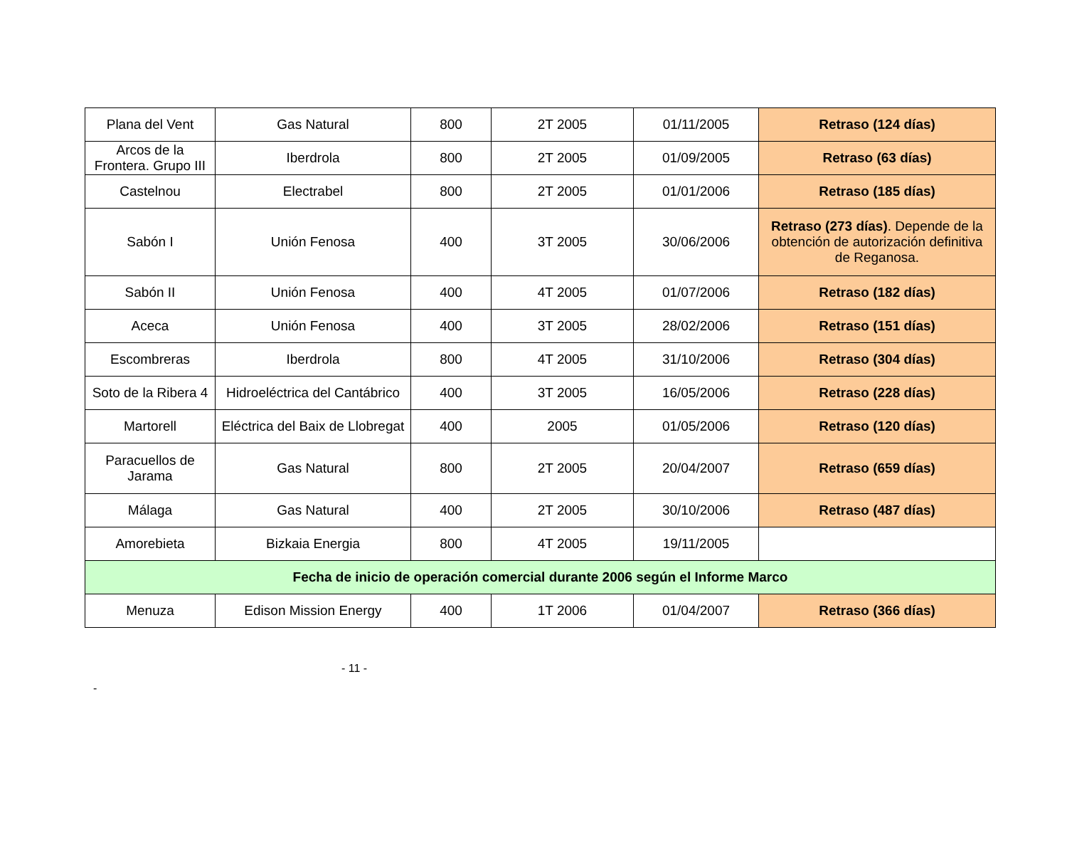| Plana del Vent | Gas Natural | 800 | 2T 2005 | 01/11/2005 | Retraso (124 días) |
| Arcos de la Frontera. Grupo III | Iberdrola | 800 | 2T 2005 | 01/09/2005 | Retraso (63 días) |
| Castelnou | Electrabel | 800 | 2T 2005 | 01/01/2006 | Retraso (185 días) |
| Sabón I | Unión Fenosa | 400 | 3T 2005 | 30/06/2006 | Retraso (273 días) . Depende de la obtención de autorización definitiva de Reganosa. |
| Sabón II | Unión Fenosa | 400 | 4T 2005 | 01/07/2006 | Retraso (182 días) |
| Aceca | Unión Fenosa | 400 | 3T 2005 | 28/02/2006 | Retraso (151 días) |
| Escombreras | Iberdrola | 800 | 4T 2005 | 31/10/2006 | Retraso (304 días) |
| Soto de la Ribera 4 | Hidroeléctrica del Cantábrico | 400 | 3T 2005 | 16/05/2006 | Retraso (228 días) |
| Martorell | Eléctrica del Baix de Llobregat | 400 | 2005 | 01/05/2006 | Retraso (120 días) |
| Paracuellos de Jarama | Gas Natural | 800 | 2T 2005 | 20/04/2007 | Retraso (659 días) |
| Málaga | Gas Natural | 400 | 2T 2005 | 30/10/2006 | Retraso (487 días) |
| Amorebieta | Bizkaia Energia | 800 | 4T 2005 | 19/11/2005 | |
| Fecha de inicio de operación comercial durante 2006 según el Informe Marco | | | | | |
| Menuza | Edison Mission Energy | 400 | 1T 2006 | 01/04/2007 | Retraso (366 días) |
- 11 -
-